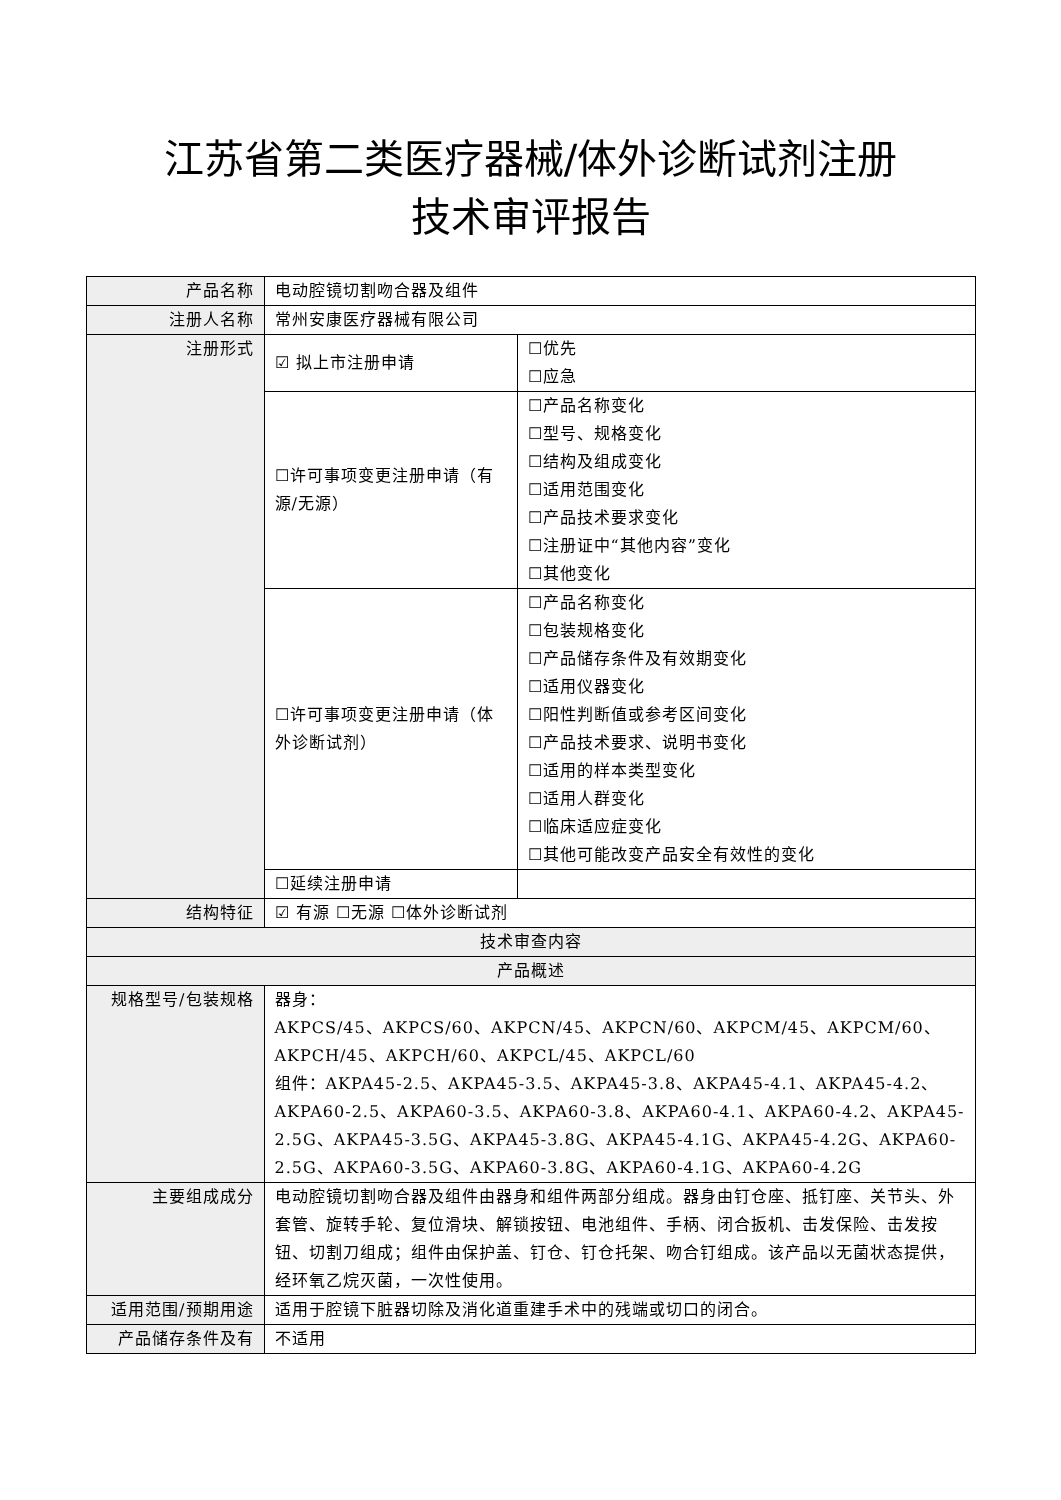江苏省第二类医疗器械/体外诊断试剂注册
技术审评报告
| 产品名称 | 电动腔镜切割吻合器及组件 | |
| 注册人名称 | 常州安康医疗器械有限公司 | |
| 注册形式 | ☑ 拟上市注册申请 | ☐优先 ☐应急 |
| | ☐许可事项变更注册申请（有源/无源） | ☐产品名称变化 ☐型号、规格变化 ☐结构及组成变化 ☐适用范围变化 ☐产品技术要求变化 ☐注册证中“其他内容”变化 ☐其他变化 |
| | ☐许可事项变更注册申请（体外诊断试剂） | ☐产品名称变化 ☐包装规格变化 ☐产品储存条件及有效期变化 ☐适用仪器变化 ☐阳性判断值或参考区间变化 ☐产品技术要求、说明书变化 ☐适用的样本类型变化 ☐适用人群变化 ☐临床适应症变化 ☐其他可能改变产品安全有效性的变化 |
| | ☐延续注册申请 | |
| 结构特征 | ☑ 有源 ☐无源 ☐体外诊断试剂 | |
| 技术审查内容 | | |
| 产品概述 | | |
| 规格型号/包装规格 | 器身： AKPCS/45、AKPCS/60、AKPCN/45、AKPCN/60、AKPCM/45、AKPCM/60、AKPCH/45、AKPCH/60、AKPCL/45、AKPCL/60 组件：AKPA45-2.5、AKPA45-3.5、AKPA45-3.8、AKPA45-4.1、AKPA45-4.2、AKPA60-2.5、AKPA60-3.5、AKPA60-3.8、AKPA60-4.1、AKPA60-4.2、AKPA45-2.5G、AKPA45-3.5G、AKPA45-3.8G、AKPA45-4.1G、AKPA45-4.2G、AKPA60-2.5G、AKPA60-3.5G、AKPA60-3.8G、AKPA60-4.1G、AKPA60-4.2G | |
| 主要组成成分 | 电动腔镜切割吻合器及组件由器身和组件两部分组成。器身由钉仓座、抵钉座、关节头、外套管、旋转手轮、复位滑块、解锁按钮、电池组件、手柄、闭合扳机、击发保险、击发按钮、切割刀组成；组件由保护盖、钉仓、钉仓托架、吻合钉组成。该产品以无菌状态提供，经环氧乙烷灭菌，一次性使用。 | |
| 适用范围/预期用途 | 适用于腔镜下脏器切除及消化道重建手术中的残端或切口的闭合。 | |
| 产品储存条件及有 | 不适用 | |